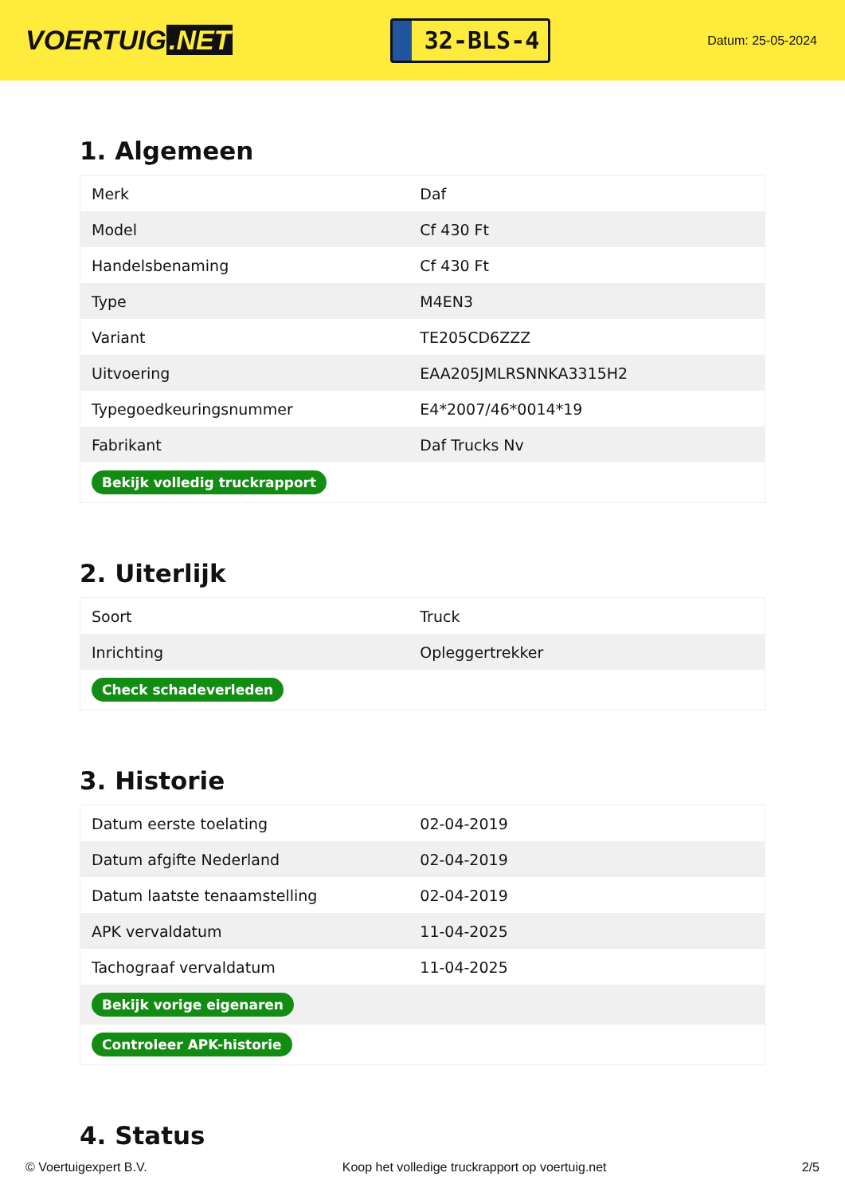VOERTUIG.NET
32-BLS-4
Datum: 25-05-2024
1. Algemeen
| Merk | Daf |
| Model | Cf 430 Ft |
| Handelsbenaming | Cf 430 Ft |
| Type | M4EN3 |
| Variant | TE205CD6ZZZ |
| Uitvoering | EAA205JMLRSNNKA3315H2 |
| Typegoedkeuringsnummer | E4*2007/46*0014*19 |
| Fabrikant | Daf Trucks Nv |
| Bekijk volledig truckrapport | |
2. Uiterlijk
| Soort | Truck |
| Inrichting | Opleggertrekker |
| Check schadeverleden | |
3. Historie
| Datum eerste toelating | 02-04-2019 |
| Datum afgifte Nederland | 02-04-2019 |
| Datum laatste tenaamstelling | 02-04-2019 |
| APK vervaldatum | 11-04-2025 |
| Tachograaf vervaldatum | 11-04-2025 |
| Bekijk vorige eigenaren | |
| Controleer APK-historie | |
4. Status
© Voertuigexpert B.V. Koop het volledige truckrapport op voertuig.net 2/5